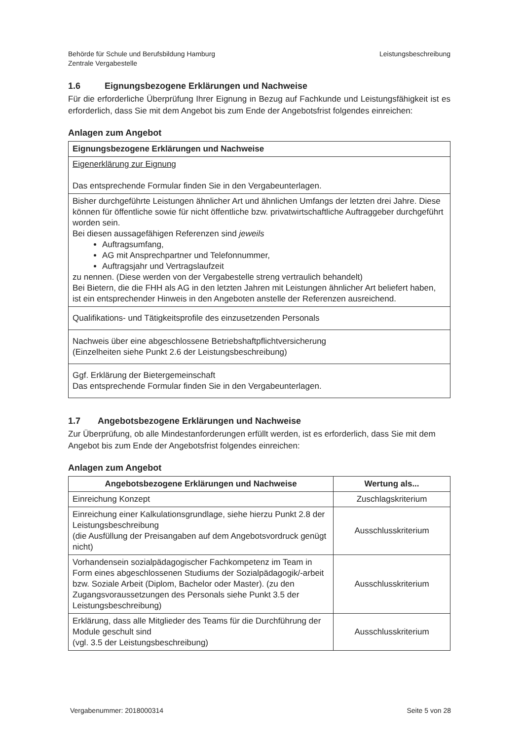Behörde für Schule und Berufsbildung Hamburg
Zentrale Vergabestelle
Leistungsbeschreibung
1.6 Eignungsbezogene Erklärungen und Nachweise
Für die erforderliche Überprüfung Ihrer Eignung in Bezug auf Fachkunde und Leistungsfähigkeit ist es erforderlich, dass Sie mit dem Angebot bis zum Ende der Angebotsfrist folgendes einreichen:
Anlagen zum Angebot
| Eignungsbezogene Erklärungen und Nachweise |
| --- |
| Eigenerklärung zur Eignung Das entsprechende Formular finden Sie in den Vergabeunterlagen. |
| Bisher durchgeführte Leistungen ähnlicher Art und ähnlichen Umfangs der letzten drei Jahre. Diese können für öffentliche sowie für nicht öffentliche bzw. privatwirtschaftliche Auftraggeber durchgeführt worden sein. Bei diesen aussagefähigen Referenzen sind jeweils Auftragsumfang, AG mit Ansprechpartner und Telefonnummer, Auftragsjahr und Vertragslaufzeit zu nennen. (Diese werden von der Vergabestelle streng vertraulich behandelt) Bei Bietern, die die FHH als AG in den letzten Jahren mit Leistungen ähnlicher Art beliefert haben, ist ein entsprechender Hinweis in den Angeboten anstelle der Referenzen ausreichend. |
| Qualifikations- und Tätigkeitsprofile des einzusetzenden Personals |
| Nachweis über eine abgeschlossene Betriebshaftpflichtversicherung (Einzelheiten siehe Punkt 2.6 der Leistungsbeschreibung) |
| Ggf. Erklärung der Bietergemeinschaft Das entsprechende Formular finden Sie in den Vergabeunterlagen. |
1.7 Angebotsbezogene Erklärungen und Nachweise
Zur Überprüfung, ob alle Mindestanforderungen erfüllt werden, ist es erforderlich, dass Sie mit dem Angebot bis zum Ende der Angebotsfrist folgendes einreichen:
Anlagen zum Angebot
| Angebotsbezogene Erklärungen und Nachweise | Wertung als... |
| --- | --- |
| Einreichung Konzept | Zuschlagskriterium |
| Einreichung einer Kalkulationsgrundlage, siehe hierzu Punkt 2.8 der Leistungsbeschreibung (die Ausfüllung der Preisangaben auf dem Angebotsvordruck genügt nicht) | Ausschlusskriterium |
| Vorhandensein sozialpädagogischer Fachkompetenz im Team in Form eines abgeschlossenen Studiums der Sozialpädagogik/-arbeit bzw. Soziale Arbeit (Diplom, Bachelor oder Master). (zu den Zugangsvoraussetzungen des Personals siehe Punkt 3.5 der Leistungsbeschreibung) | Ausschlusskriterium |
| Erklärung, dass alle Mitglieder des Teams für die Durchführung der Module geschult sind (vgl. 3.5 der Leistungsbeschreibung) | Ausschlusskriterium |
Vergabenummer: 2018000314 Seite 5 von 28